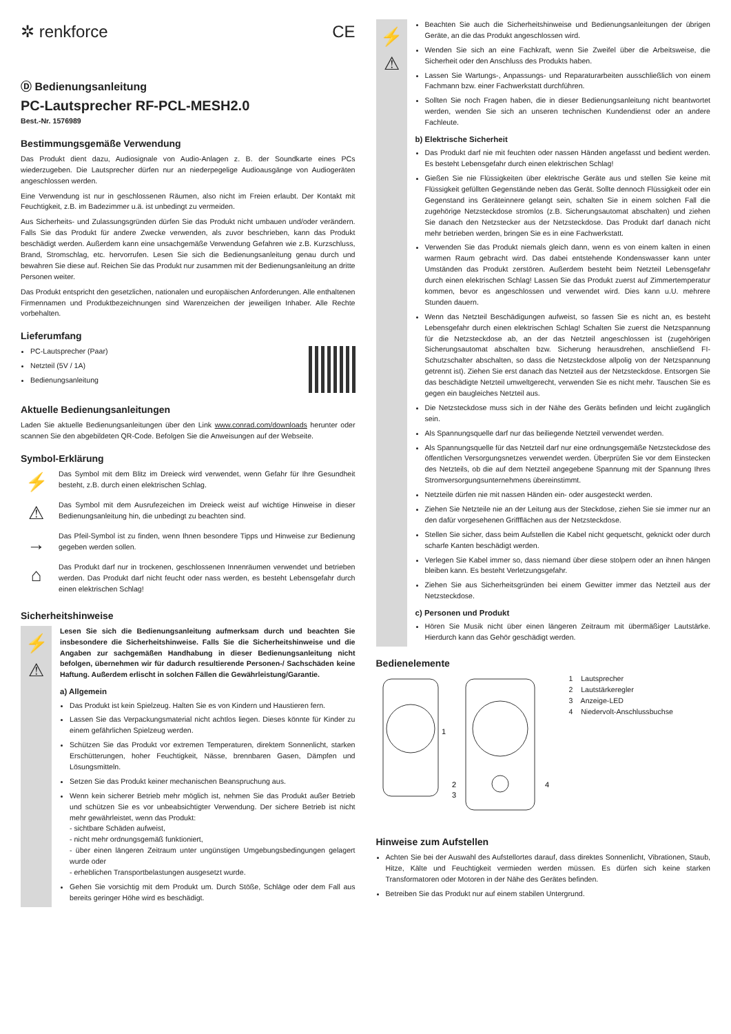✲ renkforce CE
Ⓓ Bedienungsanleitung
PC-Lautsprecher RF-PCL-MESH2.0
Best.-Nr. 1576989
Bestimmungsgemäße Verwendung
Das Produkt dient dazu, Audiosignale von Audio-Anlagen z. B. der Soundkarte eines PCs wiederzugeben. Die Lautsprecher dürfen nur an niederpegelige Audioausgänge von Audiogeräten angeschlossen werden.
Eine Verwendung ist nur in geschlossenen Räumen, also nicht im Freien erlaubt. Der Kontakt mit Feuchtigkeit, z.B. im Badezimmer u.ä. ist unbedingt zu vermeiden.
Aus Sicherheits- und Zulassungsgründen dürfen Sie das Produkt nicht umbauen und/oder verändern. Falls Sie das Produkt für andere Zwecke verwenden, als zuvor beschrieben, kann das Produkt beschädigt werden. Außerdem kann eine unsachgemäße Verwendung Gefahren wie z.B. Kurzschluss, Brand, Stromschlag, etc. hervorrufen. Lesen Sie sich die Bedienungsanleitung genau durch und bewahren Sie diese auf. Reichen Sie das Produkt nur zusammen mit der Bedienungsanleitung an dritte Personen weiter.
Das Produkt entspricht den gesetzlichen, nationalen und europäischen Anforderungen. Alle enthaltenen Firmennamen und Produktbezeichnungen sind Warenzeichen der jeweiligen Inhaber. Alle Rechte vorbehalten.
Lieferumfang
PC-Lautsprecher (Paar)
Netzteil (5V / 1A)
Bedienungsanleitung
Aktuelle Bedienungsanleitungen
Laden Sie aktuelle Bedienungsanleitungen über den Link www.conrad.com/downloads herunter oder scannen Sie den abgebildeten QR-Code. Befolgen Sie die Anweisungen auf der Webseite.
Symbol-Erklärung
⚡
Das Symbol mit dem Blitz im Dreieck wird verwendet, wenn Gefahr für Ihre Gesundheit besteht, z.B. durch einen elektrischen Schlag.
⚠
Das Symbol mit dem Ausrufezeichen im Dreieck weist auf wichtige Hinweise in dieser Bedienungsanleitung hin, die unbedingt zu beachten sind.
→
Das Pfeil-Symbol ist zu finden, wenn Ihnen besondere Tipps und Hinweise zur Bedienung gegeben werden sollen.
⌂
Das Produkt darf nur in trockenen, geschlossenen Innenräumen verwendet und betrieben werden. Das Produkt darf nicht feucht oder nass werden, es besteht Lebensgefahr durch einen elektrischen Schlag!
Sicherheitshinweise
⚡
⚠
Lesen Sie sich die Bedienungsanleitung aufmerksam durch und beachten Sie insbesondere die Sicherheitshinweise. Falls Sie die Sicherheitshinweise und die Angaben zur sachgemäßen Handhabung in dieser Bedienungsanleitung nicht befolgen, übernehmen wir für dadurch resultierende Personen-/ Sachschäden keine Haftung. Außerdem erlischt in solchen Fällen die Gewährleistung/Garantie.
a) Allgemein
Das Produkt ist kein Spielzeug. Halten Sie es von Kindern und Haustieren fern.
Lassen Sie das Verpackungsmaterial nicht achtlos liegen. Dieses könnte für Kinder zu einem gefährlichen Spielzeug werden.
Schützen Sie das Produkt vor extremen Temperaturen, direktem Sonnenlicht, starken Erschütterungen, hoher Feuchtigkeit, Nässe, brennbaren Gasen, Dämpfen und Lösungsmitteln.
Setzen Sie das Produkt keiner mechanischen Beanspruchung aus.
Wenn kein sicherer Betrieb mehr möglich ist, nehmen Sie das Produkt außer Betrieb und schützen Sie es vor unbeabsichtigter Verwendung. Der sichere Betrieb ist nicht mehr gewährleistet, wenn das Produkt:
- sichtbare Schäden aufweist,
- nicht mehr ordnungsgemäß funktioniert,
- über einen längeren Zeitraum unter ungünstigen Umgebungsbedingungen gelagert wurde oder
- erheblichen Transportbelastungen ausgesetzt wurde.
Gehen Sie vorsichtig mit dem Produkt um. Durch Stöße, Schläge oder dem Fall aus bereits geringer Höhe wird es beschädigt.
⚡
⚠
Beachten Sie auch die Sicherheitshinweise und Bedienungsanleitungen der übrigen Geräte, an die das Produkt angeschlossen wird.
Wenden Sie sich an eine Fachkraft, wenn Sie Zweifel über die Arbeitsweise, die Sicherheit oder den Anschluss des Produkts haben.
Lassen Sie Wartungs-, Anpassungs- und Reparaturarbeiten ausschließlich von einem Fachmann bzw. einer Fachwerkstatt durchführen.
Sollten Sie noch Fragen haben, die in dieser Bedienungsanleitung nicht beantwortet werden, wenden Sie sich an unseren technischen Kundendienst oder an andere Fachleute.
b) Elektrische Sicherheit
Das Produkt darf nie mit feuchten oder nassen Händen angefasst und bedient werden. Es besteht Lebensgefahr durch einen elektrischen Schlag!
Gießen Sie nie Flüssigkeiten über elektrische Geräte aus und stellen Sie keine mit Flüssigkeit gefüllten Gegenstände neben das Gerät. Sollte dennoch Flüssigkeit oder ein Gegenstand ins Geräteinnere gelangt sein, schalten Sie in einem solchen Fall die zugehörige Netzsteckdose stromlos (z.B. Sicherungsautomat abschalten) und ziehen Sie danach den Netzstecker aus der Netzsteckdose. Das Produkt darf danach nicht mehr betrieben werden, bringen Sie es in eine Fachwerkstatt.
Verwenden Sie das Produkt niemals gleich dann, wenn es von einem kalten in einen warmen Raum gebracht wird. Das dabei entstehende Kondenswasser kann unter Umständen das Produkt zerstören. Außerdem besteht beim Netzteil Lebensgefahr durch einen elektrischen Schlag! Lassen Sie das Produkt zuerst auf Zimmertemperatur kommen, bevor es angeschlossen und verwendet wird. Dies kann u.U. mehrere Stunden dauern.
Wenn das Netzteil Beschädigungen aufweist, so fassen Sie es nicht an, es besteht Lebensgefahr durch einen elektrischen Schlag! Schalten Sie zuerst die Netzspannung für die Netzsteckdose ab, an der das Netzteil angeschlossen ist (zugehörigen Sicherungsautomat abschalten bzw. Sicherung herausdrehen, anschließend FI-Schutzschalter abschalten, so dass die Netzsteckdose allpolig von der Netzspannung getrennt ist). Ziehen Sie erst danach das Netzteil aus der Netzsteckdose. Entsorgen Sie das beschädigte Netzteil umweltgerecht, verwenden Sie es nicht mehr. Tauschen Sie es gegen ein baugleiches Netzteil aus.
Die Netzsteckdose muss sich in der Nähe des Geräts befinden und leicht zugänglich sein.
Als Spannungsquelle darf nur das beiliegende Netzteil verwendet werden.
Als Spannungsquelle für das Netzteil darf nur eine ordnungsgemäße Netzsteckdose des öffentlichen Versorgungsnetzes verwendet werden. Überprüfen Sie vor dem Einstecken des Netzteils, ob die auf dem Netzteil angegebene Spannung mit der Spannung Ihres Stromversorgungsunternehmens übereinstimmt.
Netzteile dürfen nie mit nassen Händen ein- oder ausgesteckt werden.
Ziehen Sie Netzteile nie an der Leitung aus der Steckdose, ziehen Sie sie immer nur an den dafür vorgesehenen Griffflächen aus der Netzsteckdose.
Stellen Sie sicher, dass beim Aufstellen die Kabel nicht gequetscht, geknickt oder durch scharfe Kanten beschädigt werden.
Verlegen Sie Kabel immer so, dass niemand über diese stolpern oder an ihnen hängen bleiben kann. Es besteht Verletzungsgefahr.
Ziehen Sie aus Sicherheitsgründen bei einem Gewitter immer das Netzteil aus der Netzsteckdose.
c) Personen und Produkt
Hören Sie Musik nicht über einen längeren Zeitraum mit übermäßiger Lautstärke. Hierdurch kann das Gehör geschädigt werden.
Bedienelemente
1
2
3
4
1 Lautsprecher
2 Lautstärkeregler
3 Anzeige-LED
4 Niedervolt-Anschlussbuchse
Hinweise zum Aufstellen
Achten Sie bei der Auswahl des Aufstellortes darauf, dass direktes Sonnenlicht, Vibrationen, Staub, Hitze, Kälte und Feuchtigkeit vermieden werden müssen. Es dürfen sich keine starken Transformatoren oder Motoren in der Nähe des Gerätes befinden.
Betreiben Sie das Produkt nur auf einem stabilen Untergrund.